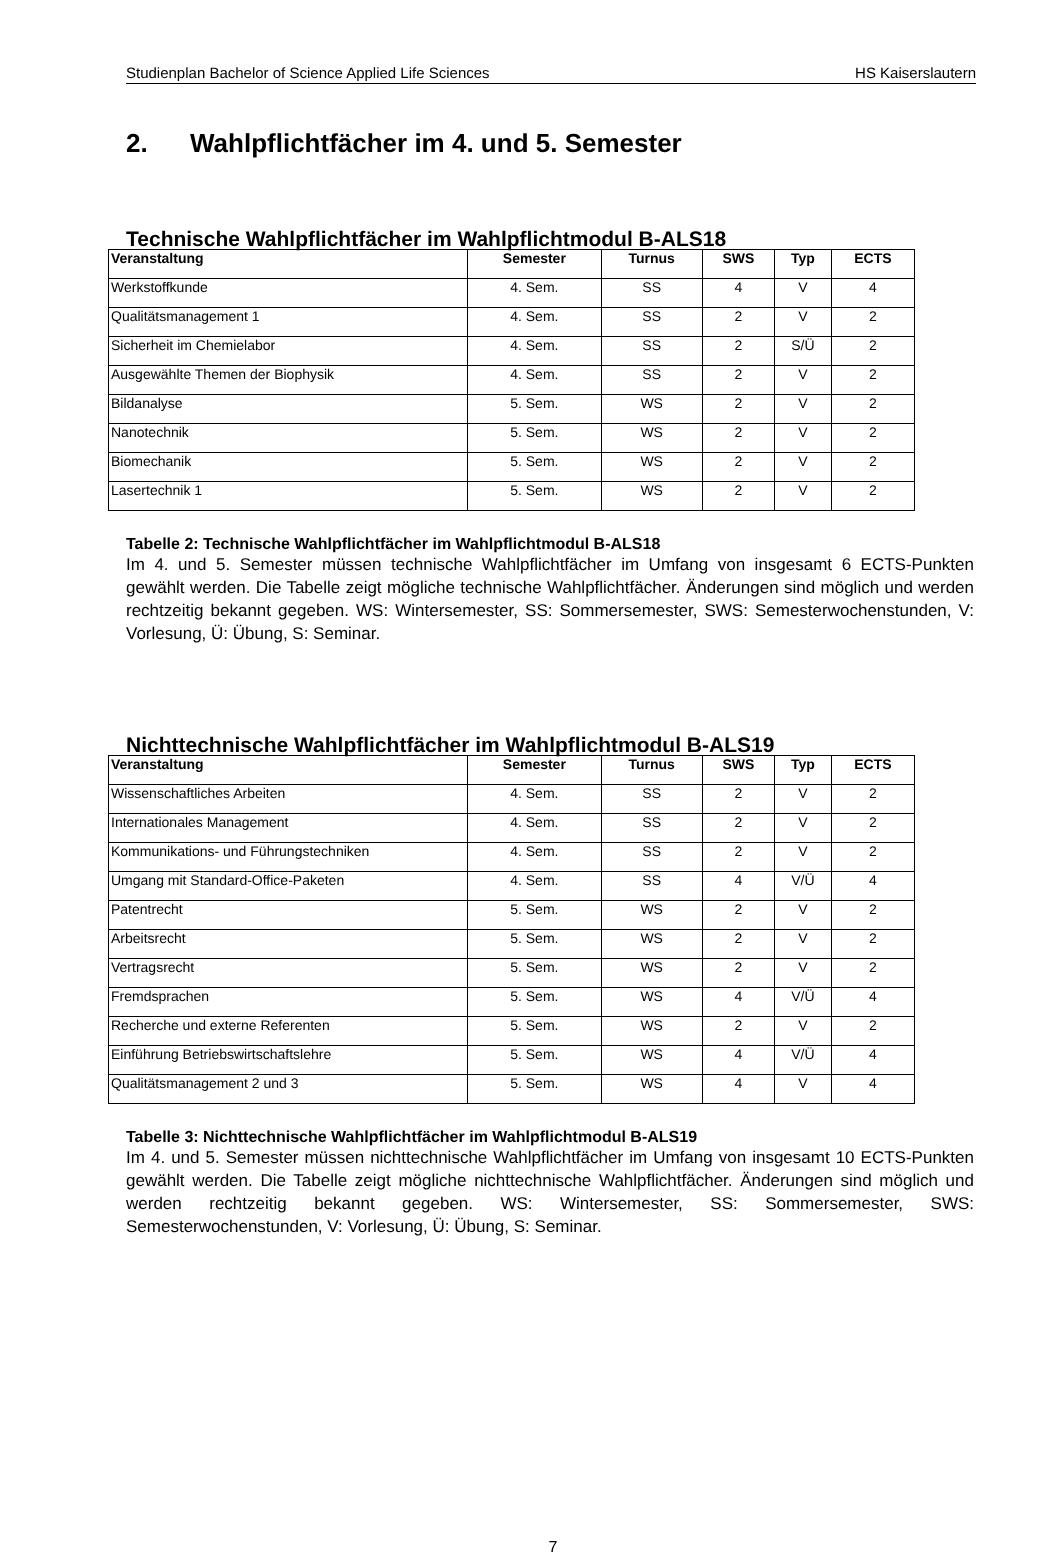Studienplan Bachelor of Science Applied Life Sciences HS Kaiserslautern
2. Wahlpflichtfächer im 4. und 5. Semester
Technische Wahlpflichtfächer im Wahlpflichtmodul B-ALS18
| Veranstaltung | Semester | Turnus | SWS | Typ | ECTS |
| --- | --- | --- | --- | --- | --- |
| Werkstoffkunde | 4. Sem. | SS | 4 | V | 4 |
| Qualitätsmanagement 1 | 4. Sem. | SS | 2 | V | 2 |
| Sicherheit im Chemielabor | 4. Sem. | SS | 2 | S/Ü | 2 |
| Ausgewählte Themen der Biophysik | 4. Sem. | SS | 2 | V | 2 |
| Bildanalyse | 5. Sem. | WS | 2 | V | 2 |
| Nanotechnik | 5. Sem. | WS | 2 | V | 2 |
| Biomechanik | 5. Sem. | WS | 2 | V | 2 |
| Lasertechnik 1 | 5. Sem. | WS | 2 | V | 2 |
Tabelle 2: Technische Wahlpflichtfächer im Wahlpflichtmodul B-ALS18
Im 4. und 5. Semester müssen technische Wahlpflichtfächer im Umfang von insgesamt 6 ECTS-Punkten gewählt werden. Die Tabelle zeigt mögliche technische Wahlpflichtfächer. Änderungen sind möglich und werden rechtzeitig bekannt gegeben. WS: Wintersemester, SS: Sommersemester, SWS: Semesterwochenstunden, V: Vorlesung, Ü: Übung, S: Seminar.
Nichttechnische Wahlpflichtfächer im Wahlpflichtmodul B-ALS19
| Veranstaltung | Semester | Turnus | SWS | Typ | ECTS |
| --- | --- | --- | --- | --- | --- |
| Wissenschaftliches Arbeiten | 4. Sem. | SS | 2 | V | 2 |
| Internationales Management | 4. Sem. | SS | 2 | V | 2 |
| Kommunikations- und Führungstechniken | 4. Sem. | SS | 2 | V | 2 |
| Umgang mit Standard-Office-Paketen | 4. Sem. | SS | 4 | V/Ü | 4 |
| Patentrecht | 5. Sem. | WS | 2 | V | 2 |
| Arbeitsrecht | 5. Sem. | WS | 2 | V | 2 |
| Vertragsrecht | 5. Sem. | WS | 2 | V | 2 |
| Fremdsprachen | 5. Sem. | WS | 4 | V/Ü | 4 |
| Recherche und externe Referenten | 5. Sem. | WS | 2 | V | 2 |
| Einführung Betriebswirtschaftslehre | 5. Sem. | WS | 4 | V/Ü | 4 |
| Qualitätsmanagement 2 und 3 | 5. Sem. | WS | 4 | V | 4 |
Tabelle 3: Nichttechnische Wahlpflichtfächer im Wahlpflichtmodul B-ALS19
Im 4. und 5. Semester müssen nichttechnische Wahlpflichtfächer im Umfang von insgesamt 10 ECTS-Punkten gewählt werden. Die Tabelle zeigt mögliche nichttechnische Wahlpflichtfächer. Änderungen sind möglich und werden rechtzeitig bekannt gegeben. WS: Wintersemester, SS: Sommersemester, SWS: Semesterwochenstunden, V: Vorlesung, Ü: Übung, S: Seminar.
7